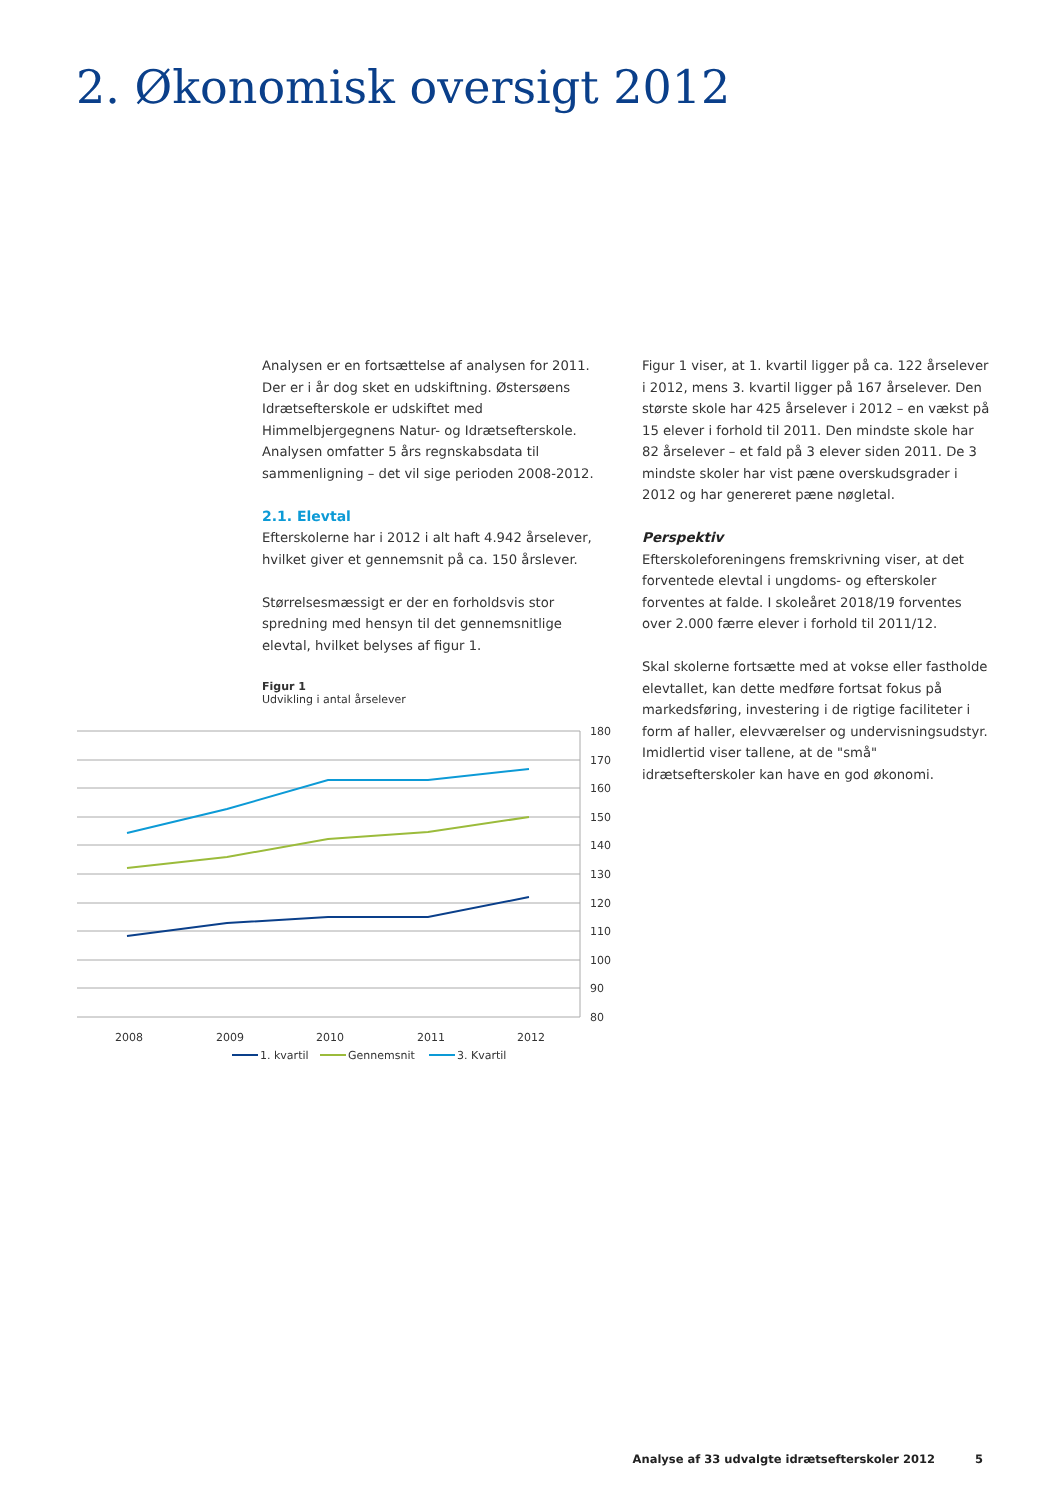2. Økonomisk oversigt 2012
Analysen er en fortsættelse af analysen for 2011. Der er i år dog sket en udskiftning. Østersøens Idrætsefterskole er udskiftet med Himmelbjergegnens Natur- og Idrætsefterskole. Analysen omfatter 5 års regnskabsdata til sammenligning – det vil sige perioden 2008-2012.
2.1. Elevtal
Efterskolerne har i 2012 i alt haft 4.942 årselever, hvilket giver et gennemsnit på ca. 150 årslever.
Størrelsesmæssigt er der en forholdsvis stor spredning med hensyn til det gennemsnitlige elevtal, hvilket belyses af figur 1.
Figur 1 viser, at 1. kvartil ligger på ca. 122 årselever i 2012, mens 3. kvartil ligger på 167 årselever. Den største skole har 425 årselever i 2012 – en vækst på 15 elever i forhold til 2011. Den mindste skole har 82 årselever – et fald på 3 elever siden 2011. De 3 mindste skoler har vist pæne overskudsgrader i 2012 og har genereret pæne nøgletal.
Perspektiv
Efterskoleforeningens fremskrivning viser, at det forventede elevtal i ungdoms- og efterskoler forventes at falde. I skoleåret 2018/19 forventes over 2.000 færre elever i forhold til 2011/12.
Skal skolerne fortsætte med at vokse eller fastholde elevtallet, kan dette medføre fortsat fokus på markedsføring, investering i de rigtige faciliteter i form af haller, elevværelser og undervisningsudstyr. Imidlertid viser tallene, at de "små" idrætsefterskoler kan have en god økonomi.
Figur 1
Udvikling i antal årselever
180
170
160
150
140
130
120
110
100
90
80
2008
2009
2010
2011
2012
1. kvartil
Gennemsnit
3. Kvartil
Analyse af 33 udvalgte idrætsefterskoler 2012 5